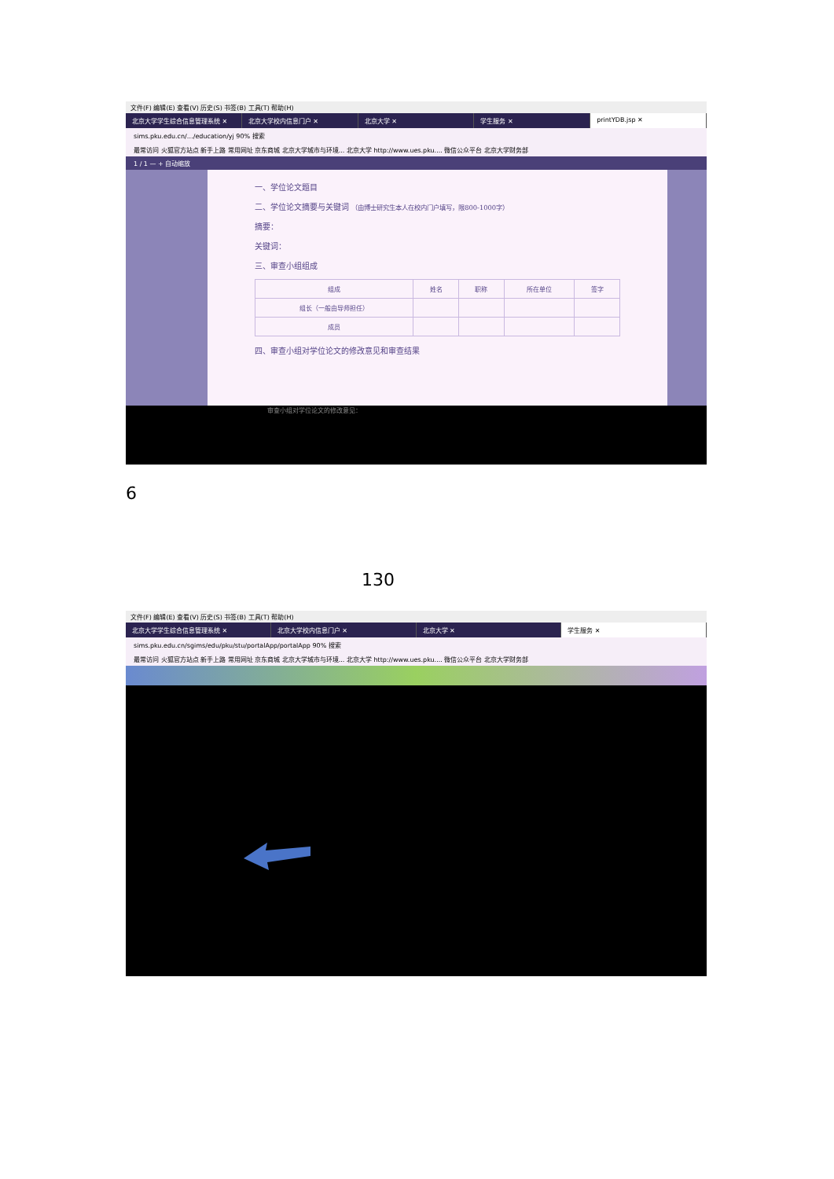文件(F) 编辑(E) 查看(V) 历史(S) 书签(B) 工具(T) 帮助(H)
北京大学学生综合信息管理系统 ✕ 北京大学校内信息门户 ✕ 北京大学 ✕ 学生服务 ✕ printYDB.jsp ✕
sims.pku.edu.cn/…/education/yj 90% 搜索
最常访问 火狐官方站点 新手上路 常用网址 京东商城 北京大学城市与环境... 北京大学 http://www.ues.pku.... 微信公众平台 北京大学财务部
1 / 1 — + 自动缩放
一、学位论文题目
二、学位论文摘要与关键词 （由博士研究生本人在校内门户填写，限800-1000字）
摘要：
关键词：
三、审查小组组成
| 组成 | 姓名 | 职称 | 所在单位 | 签字 |
| --- | --- | --- | --- | --- |
| 组长（一般由导师担任） | | | | |
| 成员 | | | | |
四、审查小组对学位论文的修改意见和审查结果
审查小组对学位论文的修改意见：
6
130
文件(F) 编辑(E) 查看(V) 历史(S) 书签(B) 工具(T) 帮助(H)
北京大学学生综合信息管理系统 ✕ 北京大学校内信息门户 ✕ 北京大学 ✕ 学生服务 ✕
sims.pku.edu.cn/sgims/edu/pku/stu/portalApp/portalApp 90% 搜索
最常访问 火狐官方站点 新手上路 常用网址 京东商城 北京大学城市与环境... 北京大学 http://www.ues.pku.... 微信公众平台 北京大学财务部